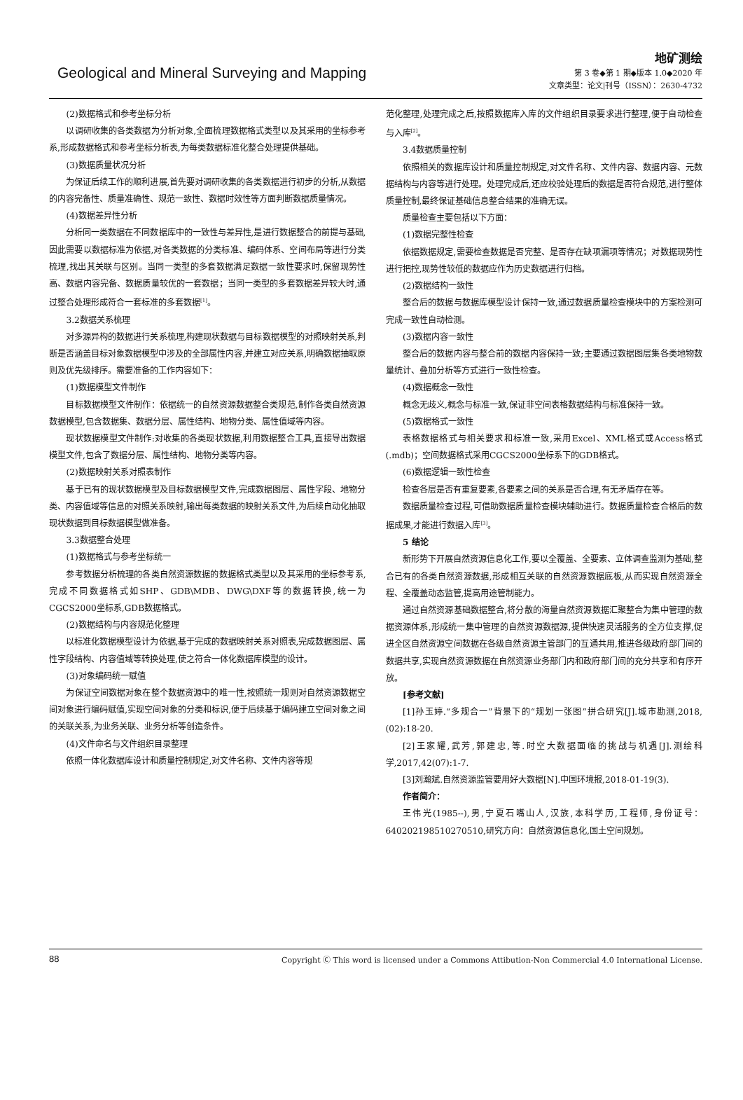Geological and Mineral Surveying and Mapping
地矿测绘
第 3 卷◆第 1 期◆版本 1.0◆2020 年
文章类型：论文|刊号（ISSN）：2630-4732
(2)数据格式和参考坐标分析
以调研收集的各类数据为分析对象,全面梳理数据格式类型以及其采用的坐标参考系,形成数据格式和参考坐标分析表,为每类数据标准化整合处理提供基础。
(3)数据质量状况分析
为保证后续工作的顺利进展,首先要对调研收集的各类数据进行初步的分析,从数据的内容完备性、质量准确性、规范一致性、数据时效性等方面判断数据质量情况。
(4)数据差异性分析
分析同一类数据在不同数据库中的一致性与差异性,是进行数据整合的前提与基础,因此需要以数据标准为依据,对各类数据的分类标准、编码体系、空间布局等进行分类梳理,找出其关联与区别。当同一类型的多套数据满足数据一致性要求时,保留现势性高、数据内容完备、数据质量较优的一套数据；当同一类型的多套数据差异较大时,通过整合处理形成符合一套标准的多套数据<sup>[1]</sup>。
3.2数据关系梳理
对多源异构的数据进行关系梳理,构建现状数据与目标数据模型的对照映射关系,判断是否涵盖目标对象数据模型中涉及的全部属性内容,并建立对应关系,明确数据抽取原则及优先级排序。需要准备的工作内容如下：
(1)数据模型文件制作
目标数据模型文件制作：依据统一的自然资源数据整合类规范,制作各类自然资源数据模型,包含数据集、数据分层、属性结构、地物分类、属性值域等内容。
现状数据模型文件制作:对收集的各类现状数据,利用数据整合工具,直接导出数据模型文件,包含了数据分层、属性结构、地物分类等内容。
(2)数据映射关系对照表制作
基于已有的现状数据模型及目标数据模型文件,完成数据图层、属性字段、地物分类、内容值域等信息的对照关系映射,输出每类数据的映射关系文件,为后续自动化抽取现状数据到目标数据模型做准备。
3.3数据整合处理
(1)数据格式与参考坐标统一
参考数据分析梳理的各类自然资源数据的数据格式类型以及其采用的坐标参考系,完成不同数据格式如SHP、GDB\MDB、DWG\DXF等的数据转换,统一为CGCS2000坐标系,GDB数据格式。
(2)数据结构与内容规范化整理
以标准化数据模型设计为依据,基于完成的数据映射关系对照表,完成数据图层、属性字段结构、内容值域等转换处理,使之符合一体化数据库模型的设计。
(3)对象编码统一赋值
为保证空间数据对象在整个数据资源中的唯一性,按照统一规则对自然资源数据空间对象进行编码赋值,实现空间对象的分类和标识,便于后续基于编码建立空间对象之间的关联关系,为业务关联、业务分析等创造条件。
(4)文件命名与文件组织目录整理
依照一体化数据库设计和质量控制规定,对文件名称、文件内容等规
范化整理,处理完成之后,按照数据库入库的文件组织目录要求进行整理,便于自动检查与入库<sup>[2]</sup>。
3.4数据质量控制
依照相关的数据库设计和质量控制规定,对文件名称、文件内容、数据内容、元数据结构与内容等进行处理。处理完成后,还应校验处理后的数据是否符合规范,进行整体质量控制,最终保证基础信息整合结果的准确无误。
质量检查主要包括以下方面：
(1)数据完整性检查
依据数据规定,需要检查数据是否完整、是否存在缺项漏项等情况；对数据现势性进行把控,现势性较低的数据应作为历史数据进行归档。
(2)数据结构一致性
整合后的数据与数据库模型设计保持一致,通过数据质量检查模块中的方案检测可完成一致性自动检测。
(3)数据内容一致性
整合后的数据内容与整合前的数据内容保持一致;主要通过数据图层集各类地物数量统计、叠加分析等方式进行一致性检查。
(4)数据概念一致性
概念无歧义,概念与标准一致,保证非空间表格数据结构与标准保持一致。
(5)数据格式一致性
表格数据格式与相关要求和标准一致,采用Excel、XML格式或Access格式(.mdb)；空间数据格式采用CGCS2000坐标系下的GDB格式。
(6)数据逻辑一致性检查
检查各层是否有重复要素,各要素之间的关系是否合理,有无矛盾存在等。
数据质量检查过程,可借助数据质量检查模块辅助进行。数据质量检查合格后的数据成果,才能进行数据入库<sup>[3]</sup>。
5 结论
新形势下开展自然资源信息化工作,要以全覆盖、全要素、立体调查监测为基础,整合已有的各类自然资源数据,形成相互关联的自然资源数据底板,从而实现自然资源全程、全覆盖动态监管,提高用途管制能力。
通过自然资源基础数据整合,将分散的海量自然资源数据汇聚整合为集中管理的数据资源体系,形成统一集中管理的自然资源数据源,提供快速灵活服务的全方位支撑,促进全区自然资源空间数据在各级自然资源主管部门的互通共用,推进各级政府部门间的数据共享,实现自然资源数据在自然资源业务部门内和政府部门间的充分共享和有序开放。
[参考文献]
[1]孙玉婷.“多规合一”背景下的“规划一张图”拼合研究[J].城市勘测,2018,(02):18-20.
[2]王家耀,武芳,郭建忠,等.时空大数据面临的挑战与机遇[J].测绘科学,2017,42(07):1-7.
[3]刘瀚斌.自然资源监管要用好大数据[N].中国环境报,2018-01-19(3).
作者简介：
王伟光(1985--),男,宁夏石嘴山人,汉族,本科学历,工程师,身份证号：640202198510270510,研究方向：自然资源信息化,国土空间规划。
88 Copyright Ⓒ This word is licensed under a Commons Attibution-Non Commercial 4.0 International License.